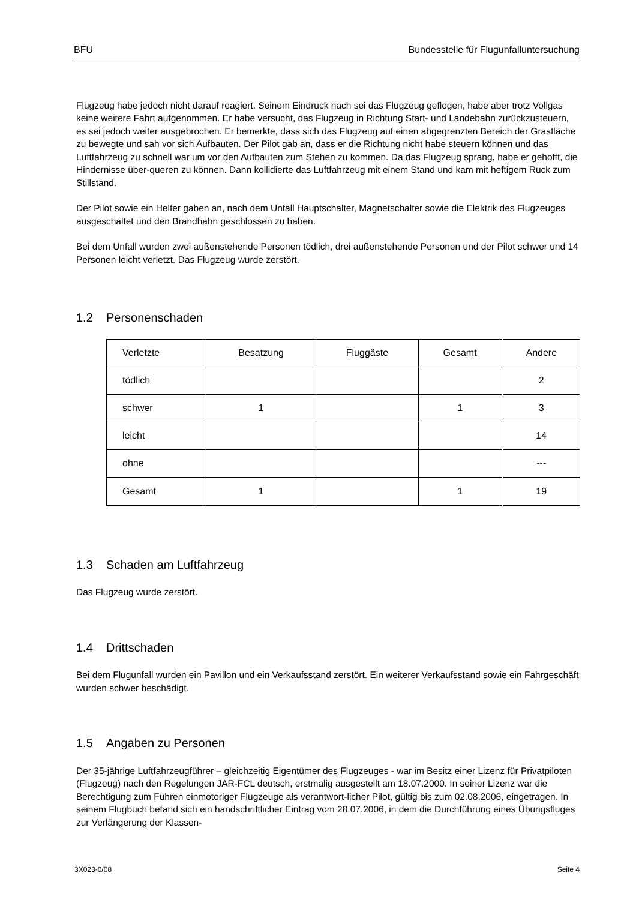BFU Bundesstelle für Flugunfalluntersuchung
Flugzeug habe jedoch nicht darauf reagiert. Seinem Eindruck nach sei das Flugzeug geflogen, habe aber trotz Vollgas keine weitere Fahrt aufgenommen. Er habe versucht, das Flugzeug in Richtung Start- und Landebahn zurückzusteuern, es sei jedoch weiter ausgebrochen. Er bemerkte, dass sich das Flugzeug auf einen abgegrenzten Bereich der Grasfläche zu bewegte und sah vor sich Aufbauten. Der Pilot gab an, dass er die Richtung nicht habe steuern können und das Luftfahrzeug zu schnell war um vor den Aufbauten zum Stehen zu kommen. Da das Flugzeug sprang, habe er gehofft, die Hindernisse über-queren zu können. Dann kollidierte das Luftfahrzeug mit einem Stand und kam mit heftigem Ruck zum Stillstand.
Der Pilot sowie ein Helfer gaben an, nach dem Unfall Hauptschalter, Magnetschalter sowie die Elektrik des Flugzeuges ausgeschaltet und den Brandhahn geschlossen zu haben.
Bei dem Unfall wurden zwei außenstehende Personen tödlich, drei außenstehende Personen und der Pilot schwer und 14 Personen leicht verletzt. Das Flugzeug wurde zerstört.
1.2 Personenschaden
| Verletzte | Besatzung | Fluggäste | Gesamt | Andere |
| tödlich | | | | 2 |
| schwer | 1 | | 1 | 3 |
| leicht | | | | 14 |
| ohne | | | | --- |
| Gesamt | 1 | | 1 | 19 |
1.3 Schaden am Luftfahrzeug
Das Flugzeug wurde zerstört.
1.4 Drittschaden
Bei dem Flugunfall wurden ein Pavillon und ein Verkaufsstand zerstört. Ein weiterer Verkaufsstand sowie ein Fahrgeschäft wurden schwer beschädigt.
1.5 Angaben zu Personen
Der 35-jährige Luftfahrzeugführer – gleichzeitig Eigentümer des Flugzeuges - war im Besitz einer Lizenz für Privatpiloten (Flugzeug) nach den Regelungen JAR-FCL deutsch, erstmalig ausgestellt am 18.07.2000. In seiner Lizenz war die Berechtigung zum Führen einmotoriger Flugzeuge als verantwort-licher Pilot, gültig bis zum 02.08.2006, eingetragen. In seinem Flugbuch befand sich ein handschriftlicher Eintrag vom 28.07.2006, in dem die Durchführung eines Übungsfluges zur Verlängerung der Klassen-
3X023-0/08 Seite 4